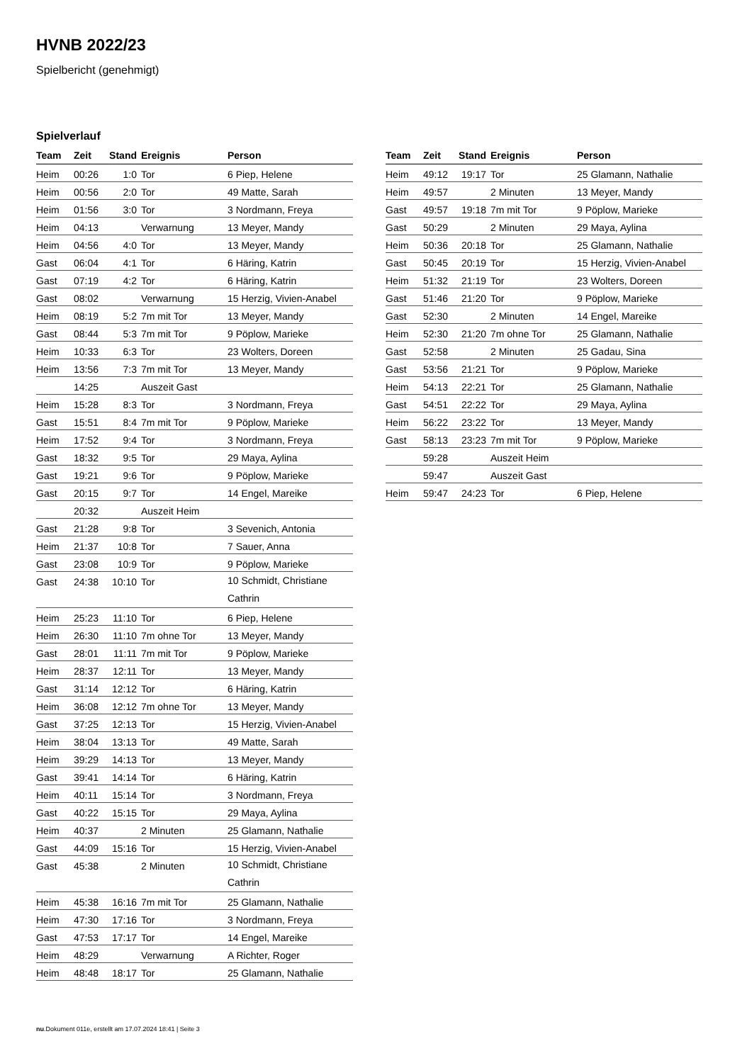HVNB 2022/23
Spielbericht (genehmigt)
Spielverlauf
| Team | Zeit | Stand | Ereignis | Person |
| --- | --- | --- | --- | --- |
| Heim | 00:26 | 1:0 | Tor | 6 Piep, Helene |
| Heim | 00:56 | 2:0 | Tor | 49 Matte, Sarah |
| Heim | 01:56 | 3:0 | Tor | 3 Nordmann, Freya |
| Heim | 04:13 | | Verwarnung | 13 Meyer, Mandy |
| Heim | 04:56 | 4:0 | Tor | 13 Meyer, Mandy |
| Gast | 06:04 | 4:1 | Tor | 6 Häring, Katrin |
| Gast | 07:19 | 4:2 | Tor | 6 Häring, Katrin |
| Gast | 08:02 | | Verwarnung | 15 Herzig, Vivien-Anabel |
| Heim | 08:19 | 5:2 | 7m mit Tor | 13 Meyer, Mandy |
| Gast | 08:44 | 5:3 | 7m mit Tor | 9 Pöplow, Marieke |
| Heim | 10:33 | 6:3 | Tor | 23 Wolters, Doreen |
| Heim | 13:56 | 7:3 | 7m mit Tor | 13 Meyer, Mandy |
| | 14:25 | | Auszeit Gast | |
| Heim | 15:28 | 8:3 | Tor | 3 Nordmann, Freya |
| Gast | 15:51 | 8:4 | 7m mit Tor | 9 Pöplow, Marieke |
| Heim | 17:52 | 9:4 | Tor | 3 Nordmann, Freya |
| Gast | 18:32 | 9:5 | Tor | 29 Maya, Aylina |
| Gast | 19:21 | 9:6 | Tor | 9 Pöplow, Marieke |
| Gast | 20:15 | 9:7 | Tor | 14 Engel, Mareike |
| | 20:32 | | Auszeit Heim | |
| Gast | 21:28 | 9:8 | Tor | 3 Sevenich, Antonia |
| Heim | 21:37 | 10:8 | Tor | 7 Sauer, Anna |
| Gast | 23:08 | 10:9 | Tor | 9 Pöplow, Marieke |
| Gast | 24:38 | 10:10 | Tor | 10 Schmidt, Christiane Cathrin |
| Heim | 25:23 | 11:10 | Tor | 6 Piep, Helene |
| Heim | 26:30 | 11:10 | 7m ohne Tor | 13 Meyer, Mandy |
| Gast | 28:01 | 11:11 | 7m mit Tor | 9 Pöplow, Marieke |
| Heim | 28:37 | 12:11 | Tor | 13 Meyer, Mandy |
| Gast | 31:14 | 12:12 | Tor | 6 Häring, Katrin |
| Heim | 36:08 | 12:12 | 7m ohne Tor | 13 Meyer, Mandy |
| Gast | 37:25 | 12:13 | Tor | 15 Herzig, Vivien-Anabel |
| Heim | 38:04 | 13:13 | Tor | 49 Matte, Sarah |
| Heim | 39:29 | 14:13 | Tor | 13 Meyer, Mandy |
| Gast | 39:41 | 14:14 | Tor | 6 Häring, Katrin |
| Heim | 40:11 | 15:14 | Tor | 3 Nordmann, Freya |
| Gast | 40:22 | 15:15 | Tor | 29 Maya, Aylina |
| Heim | 40:37 | | 2 Minuten | 25 Glamann, Nathalie |
| Gast | 44:09 | 15:16 | Tor | 15 Herzig, Vivien-Anabel |
| Gast | 45:38 | | 2 Minuten | 10 Schmidt, Christiane Cathrin |
| Heim | 45:38 | 16:16 | 7m mit Tor | 25 Glamann, Nathalie |
| Heim | 47:30 | 17:16 | Tor | 3 Nordmann, Freya |
| Gast | 47:53 | 17:17 | Tor | 14 Engel, Mareike |
| Heim | 48:29 | | Verwarnung | A Richter, Roger |
| Heim | 48:48 | 18:17 | Tor | 25 Glamann, Nathalie |
| Team | Zeit | Stand | Ereignis | Person |
| --- | --- | --- | --- | --- |
| Heim | 49:12 | 19:17 | Tor | 25 Glamann, Nathalie |
| Heim | 49:57 | | 2 Minuten | 13 Meyer, Mandy |
| Gast | 49:57 | 19:18 | 7m mit Tor | 9 Pöplow, Marieke |
| Gast | 50:29 | | 2 Minuten | 29 Maya, Aylina |
| Heim | 50:36 | 20:18 | Tor | 25 Glamann, Nathalie |
| Gast | 50:45 | 20:19 | Tor | 15 Herzig, Vivien-Anabel |
| Heim | 51:32 | 21:19 | Tor | 23 Wolters, Doreen |
| Gast | 51:46 | 21:20 | Tor | 9 Pöplow, Marieke |
| Gast | 52:30 | | 2 Minuten | 14 Engel, Mareike |
| Heim | 52:30 | 21:20 | 7m ohne Tor | 25 Glamann, Nathalie |
| Gast | 52:58 | | 2 Minuten | 25 Gadau, Sina |
| Gast | 53:56 | 21:21 | Tor | 9 Pöplow, Marieke |
| Heim | 54:13 | 22:21 | Tor | 25 Glamann, Nathalie |
| Gast | 54:51 | 22:22 | Tor | 29 Maya, Aylina |
| Heim | 56:22 | 23:22 | Tor | 13 Meyer, Mandy |
| Gast | 58:13 | 23:23 | 7m mit Tor | 9 Pöplow, Marieke |
| | 59:28 | | Auszeit Heim | |
| | 59:47 | | Auszeit Gast | |
| Heim | 59:47 | 24:23 | Tor | 6 Piep, Helene |
nu.Dokument 011e, erstellt am 17.07.2024 18:41 | Seite 3